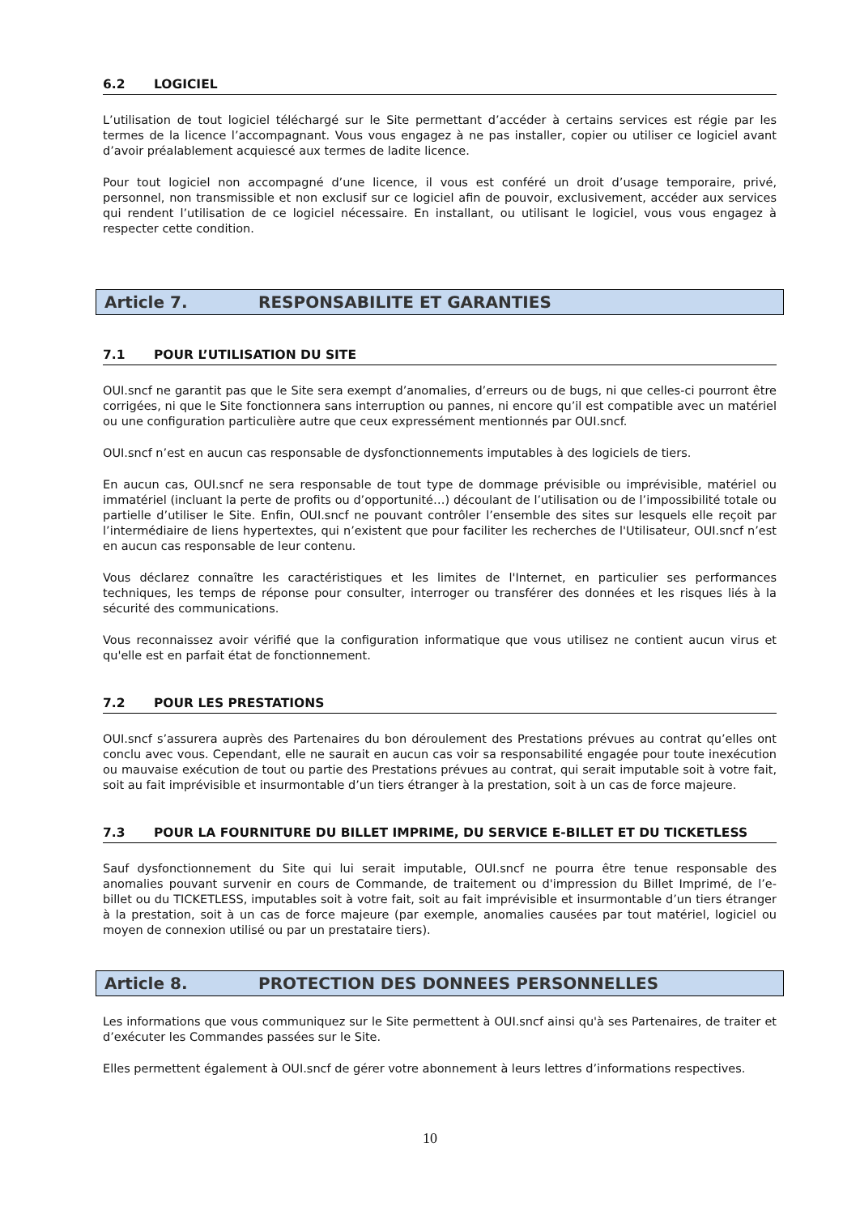6.2 LOGICIEL
L’utilisation de tout logiciel téléchargé sur le Site permettant d’accéder à certains services est régie par les termes de la licence l’accompagnant. Vous vous engagez à ne pas installer, copier ou utiliser ce logiciel avant d’avoir préalablement acquiescé aux termes de ladite licence.
Pour tout logiciel non accompagné d’une licence, il vous est conféré un droit d’usage temporaire, privé, personnel, non transmissible et non exclusif sur ce logiciel afin de pouvoir, exclusivement, accéder aux services qui rendent l’utilisation de ce logiciel nécessaire. En installant, ou utilisant le logiciel, vous vous engagez à respecter cette condition.
Article 7. RESPONSABILITE ET GARANTIES
7.1 POUR L’UTILISATION DU SITE
OUI.sncf ne garantit pas que le Site sera exempt d’anomalies, d’erreurs ou de bugs, ni que celles-ci pourront être corrigées, ni que le Site fonctionnera sans interruption ou pannes, ni encore qu’il est compatible avec un matériel ou une configuration particulière autre que ceux expressément mentionnés par OUI.sncf.
OUI.sncf n’est en aucun cas responsable de dysfonctionnements imputables à des logiciels de tiers.
En aucun cas, OUI.sncf ne sera responsable de tout type de dommage prévisible ou imprévisible, matériel ou immatériel (incluant la perte de profits ou d’opportunité…) découlant de l’utilisation ou de l’impossibilité totale ou partielle d’utiliser le Site. Enfin, OUI.sncf ne pouvant contrôler l’ensemble des sites sur lesquels elle reçoit par l’intermédiaire de liens hypertextes, qui n’existent que pour faciliter les recherches de l'Utilisateur, OUI.sncf n’est en aucun cas responsable de leur contenu.
Vous déclarez connaître les caractéristiques et les limites de l'Internet, en particulier ses performances techniques, les temps de réponse pour consulter, interroger ou transférer des données et les risques liés à la sécurité des communications.
Vous reconnaissez avoir vérifié que la configuration informatique que vous utilisez ne contient aucun virus et qu'elle est en parfait état de fonctionnement.
7.2 POUR LES PRESTATIONS
OUI.sncf s’assurera auprès des Partenaires du bon déroulement des Prestations prévues au contrat qu’elles ont conclu avec vous. Cependant, elle ne saurait en aucun cas voir sa responsabilité engagée pour toute inexécution ou mauvaise exécution de tout ou partie des Prestations prévues au contrat, qui serait imputable soit à votre fait, soit au fait imprévisible et insurmontable d’un tiers étranger à la prestation, soit à un cas de force majeure.
7.3 POUR LA FOURNITURE DU BILLET IMPRIME, DU SERVICE E-BILLET ET DU TICKETLESS
Sauf dysfonctionnement du Site qui lui serait imputable, OUI.sncf ne pourra être tenue responsable des anomalies pouvant survenir en cours de Commande, de traitement ou d'impression du Billet Imprimé, de l’e- billet ou du TICKETLESS, imputables soit à votre fait, soit au fait imprévisible et insurmontable d’un tiers étranger à la prestation, soit à un cas de force majeure (par exemple, anomalies causées par tout matériel, logiciel ou moyen de connexion utilisé ou par un prestataire tiers).
Article 8. PROTECTION DES DONNEES PERSONNELLES
Les informations que vous communiquez sur le Site permettent à OUI.sncf ainsi qu'à ses Partenaires, de traiter et d’exécuter les Commandes passées sur le Site.
Elles permettent également à OUI.sncf de gérer votre abonnement à leurs lettres d’informations respectives.
10